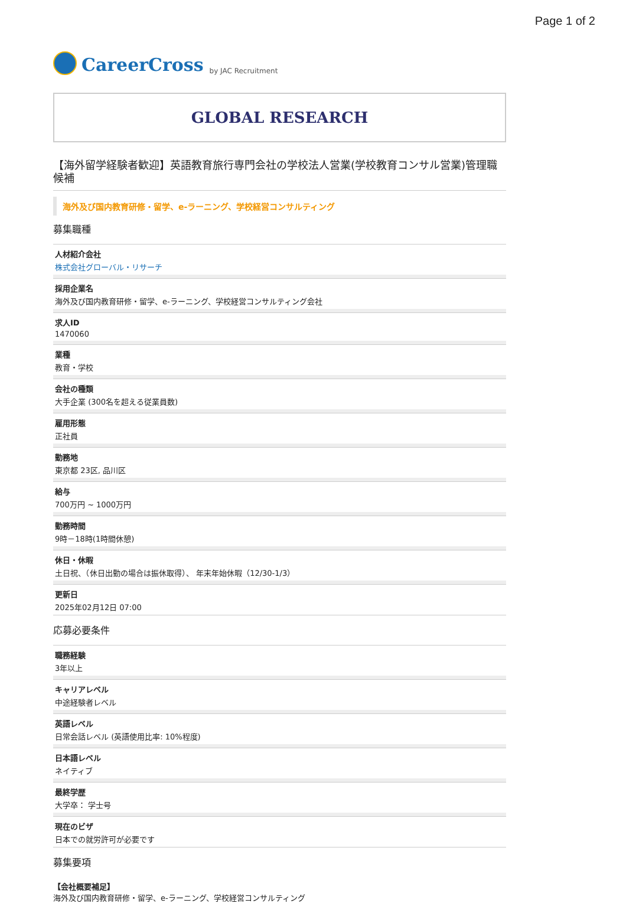Page 1 of 2
CareerCross by JAC Recruitment
GLOBAL RESEARCH
【海外留学経験者歓迎】英語教育旅行専門会社の学校法人営業(学校教育コンサル営業)管理職候補
海外及び国内教育研修・留学、e-ラーニング、学校経営コンサルティング
募集職種
人材紹介会社
株式会社グローバル・リサーチ
採用企業名
海外及び国内教育研修・留学、e-ラーニング、学校経営コンサルティング会社
求人ID
1470060
業種
教育・学校
会社の種類
大手企業 (300名を超える従業員数)
雇用形態
正社員
勤務地
東京都 23区, 品川区
給与
700万円 ~ 1000万円
勤務時間
9時－18時(1時間休憩)
休日・休暇
土日祝、（休日出勤の場合は振休取得）、 年末年始休暇（12/30-1/3）
更新日
2025年02月12日 07:00
応募必要条件
職務経験
3年以上
キャリアレベル
中途経験者レベル
英語レベル
日常会話レベル (英語使用比率: 10%程度)
日本語レベル
ネイティブ
最終学歴
大学卒： 学士号
現在のビザ
日本での就労許可が必要です
募集要項
【会社概要補足】
海外及び国内教育研修・留学、e-ラーニング、学校経営コンサルティング